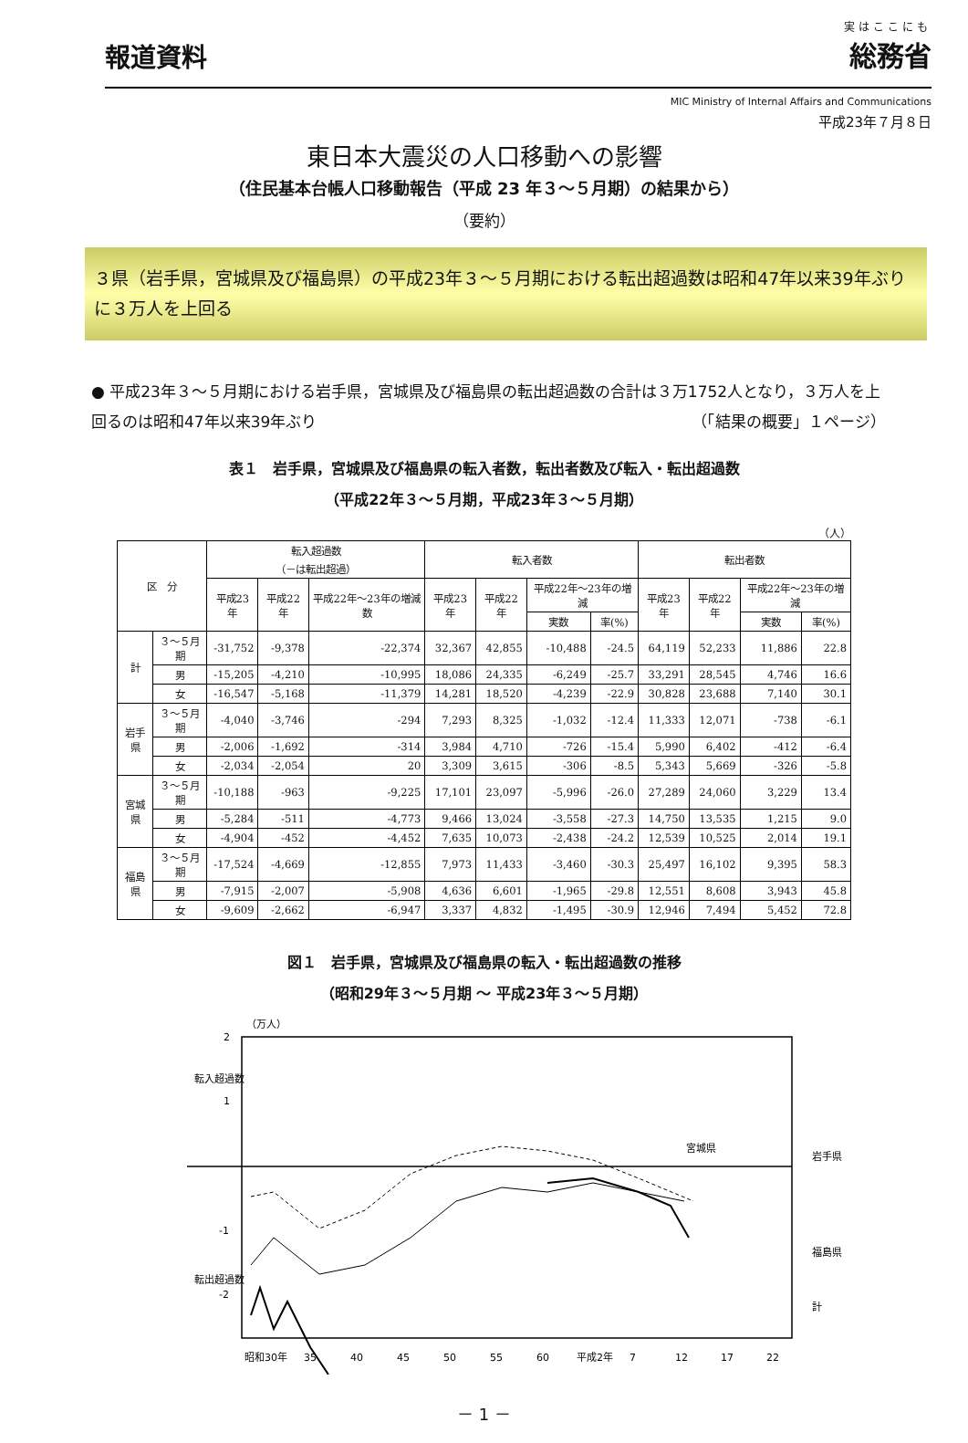報道資料
実はここにも
総務省
MIC Ministry of Internal Affairs and Communications
平成23年７月８日
東日本大震災の人口移動への影響
（住民基本台帳人口移動報告（平成 23 年３～５月期）の結果から）
（要約）
３県（岩手県，宮城県及び福島県）の平成23年３～５月期における転出超過数は昭和47年以来39年ぶりに３万人を上回る
● 平成23年３～５月期における岩手県，宮城県及び福島県の転出超過数の合計は３万1752人となり，３万人を上回るのは昭和47年以来39年ぶり （「結果の概要」１ページ）
表１　岩手県，宮城県及び福島県の転入者数，転出者数及び転入・転出超過数
（平成22年３～５月期，平成23年３～５月期）
（人）
| 区 分 | | 転入超過数 （－は転出超過） | | | 転入者数 | | | | 転出者数 | | | |
| --- | --- | --- | --- | --- | --- | --- | --- | --- | --- | --- | --- | --- |
| | | 平成23年 | 平成22年 | 平成22年～23年の増減数 | 平成23年 | 平成22年 | 平成22年～23年の増減 | | 平成23年 | 平成22年 | 平成22年～23年の増減 | |
| | | | | | | | 実数 | 率(%) | | | 実数 | 率(%) |
| 計 | ３～５月期 | -31,752 | -9,378 | -22,374 | 32,367 | 42,855 | -10,488 | -24.5 | 64,119 | 52,233 | 11,886 | 22.8 |
| | 男 | -15,205 | -4,210 | -10,995 | 18,086 | 24,335 | -6,249 | -25.7 | 33,291 | 28,545 | 4,746 | 16.6 |
| | 女 | -16,547 | -5,168 | -11,379 | 14,281 | 18,520 | -4,239 | -22.9 | 30,828 | 23,688 | 7,140 | 30.1 |
| 岩手県 | ３～５月期 | -4,040 | -3,746 | -294 | 7,293 | 8,325 | -1,032 | -12.4 | 11,333 | 12,071 | -738 | -6.1 |
| | 男 | -2,006 | -1,692 | -314 | 3,984 | 4,710 | -726 | -15.4 | 5,990 | 6,402 | -412 | -6.4 |
| | 女 | -2,034 | -2,054 | 20 | 3,309 | 3,615 | -306 | -8.5 | 5,343 | 5,669 | -326 | -5.8 |
| 宮城県 | ３～５月期 | -10,188 | -963 | -9,225 | 17,101 | 23,097 | -5,996 | -26.0 | 27,289 | 24,060 | 3,229 | 13.4 |
| | 男 | -5,284 | -511 | -4,773 | 9,466 | 13,024 | -3,558 | -27.3 | 14,750 | 13,535 | 1,215 | 9.0 |
| | 女 | -4,904 | -452 | -4,452 | 7,635 | 10,073 | -2,438 | -24.2 | 12,539 | 10,525 | 2,014 | 19.1 |
| 福島県 | ３～５月期 | -17,524 | -4,669 | -12,855 | 7,973 | 11,433 | -3,460 | -30.3 | 25,497 | 16,102 | 9,395 | 58.3 |
| | 男 | -7,915 | -2,007 | -5,908 | 4,636 | 6,601 | -1,965 | -29.8 | 12,551 | 8,608 | 3,943 | 45.8 |
| | 女 | -9,609 | -2,662 | -6,947 | 3,337 | 4,832 | -1,495 | -30.9 | 12,946 | 7,494 | 5,452 | 72.8 |
図１　岩手県，宮城県及び福島県の転入・転出超過数の推移
（昭和29年３～５月期 ～ 平成23年３～５月期）
（万人）
2
1
-1
-2
転入超過数
転出超過数
宮城県
岩手県
福島県
計
昭和30年
35
40
45
50
55
60
平成2年
7
12
17
22
－ 1 －